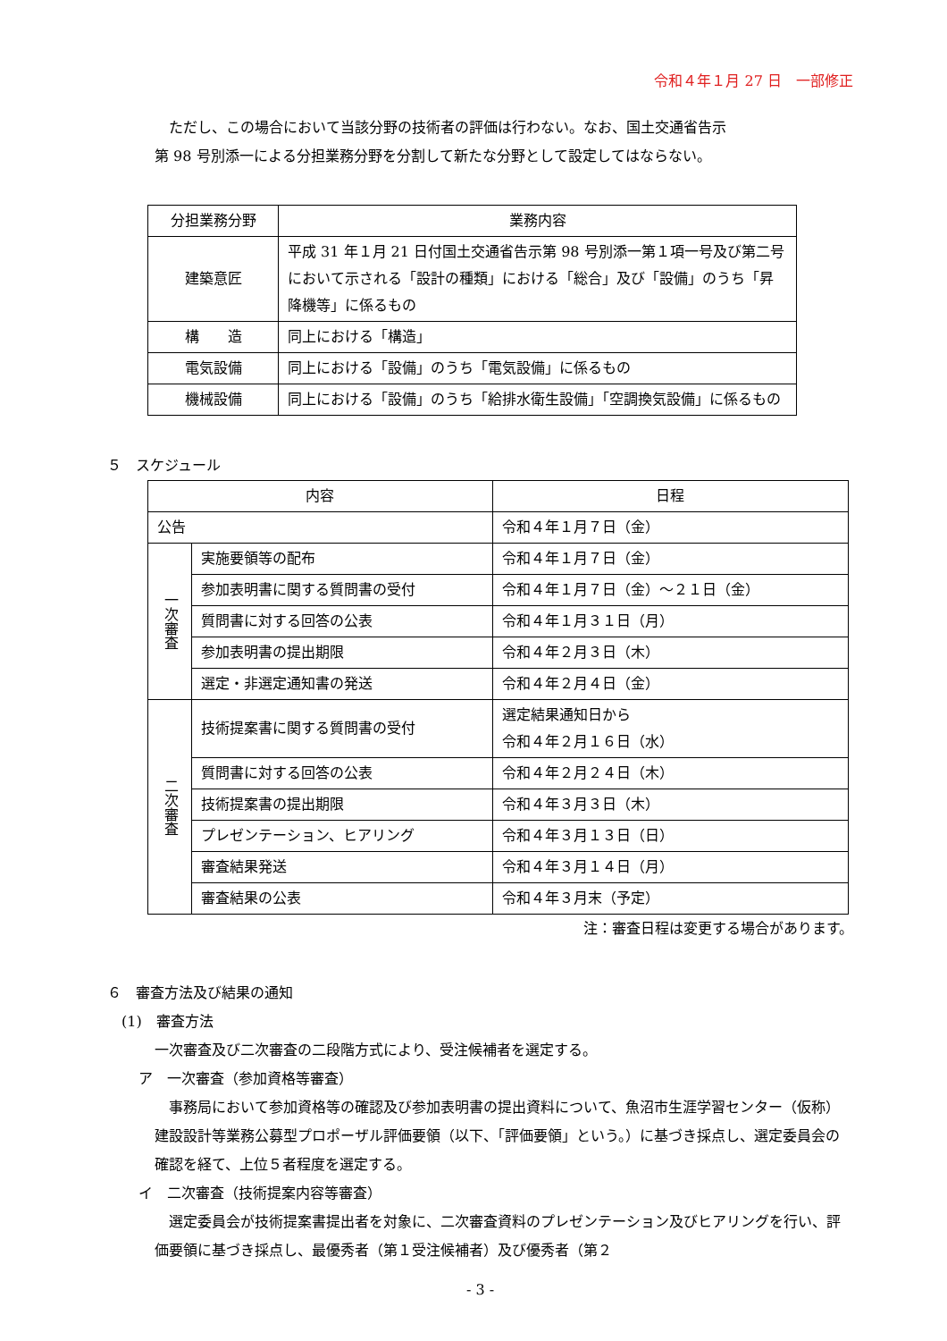令和４年１月 27 日　一部修正
ただし、この場合において当該分野の技術者の評価は行わない。なお、国土交通省告示
第 98 号別添一による分担業務分野を分割して新たな分野として設定してはならない。
| 分担業務分野 | 業務内容 |
| --- | --- |
| 建築意匠 | 平成 31 年１月 21 日付国土交通省告示第 98 号別添一第１項一号及び第二号において示される「設計の種類」における「総合」及び「設備」のうち「昇降機等」に係るもの |
| 構 造 | 同上における「構造」 |
| 電気設備 | 同上における「設備」のうち「電気設備」に係るもの |
| 機械設備 | 同上における「設備」のうち「給排水衛生設備」「空調換気設備」に係るもの |
５　スケジュール
| 内容 | | 日程 |
| --- | --- | --- |
| 公告 | | 令和４年１月７日（金） |
| 一次審査 | 実施要領等の配布 | 令和４年１月７日（金） |
| | 参加表明書に関する質問書の受付 | 令和４年１月７日（金）～２１日（金） |
| | 質問書に対する回答の公表 | 令和４年１月３１日（月） |
| | 参加表明書の提出期限 | 令和４年２月３日（木） |
| | 選定・非選定通知書の発送 | 令和４年２月４日（金） |
| 二次審査 | 技術提案書に関する質問書の受付 | 選定結果通知日から 令和４年２月１６日（水） |
| | 質問書に対する回答の公表 | 令和４年２月２４日（木） |
| | 技術提案書の提出期限 | 令和４年３月３日（木） |
| | プレゼンテーション、ヒアリング | 令和４年３月１３日（日） |
| | 審査結果発送 | 令和４年３月１４日（月） |
| | 審査結果の公表 | 令和４年３月末（予定） |
注：審査日程は変更する場合があります。
６　審査方法及び結果の通知
(1)　審査方法
一次審査及び二次審査の二段階方式により、受注候補者を選定する。
ア　一次審査（参加資格等審査）
事務局において参加資格等の確認及び参加表明書の提出資料について、魚沼市生涯学習センター（仮称）建設設計等業務公募型プロポーザル評価要領（以下、「評価要領」という。）に基づき採点し、選定委員会の確認を経て、上位５者程度を選定する。
イ　二次審査（技術提案内容等審査）
選定委員会が技術提案書提出者を対象に、二次審査資料のプレゼンテーション及びヒアリングを行い、評価要領に基づき採点し、最優秀者（第１受注候補者）及び優秀者（第２
- 3 -